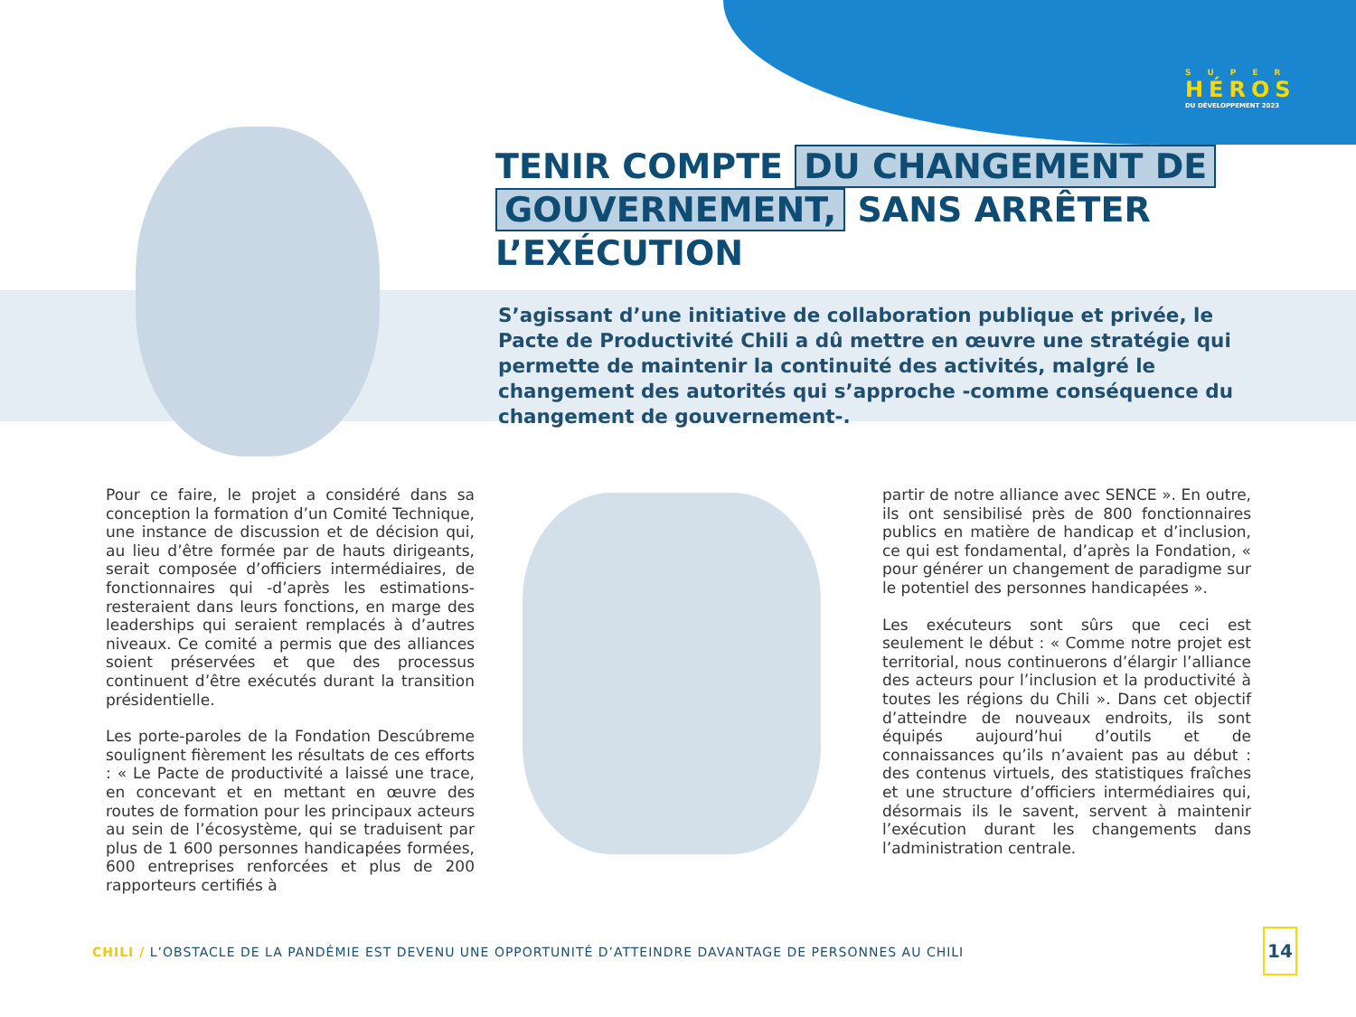SUPER
HÉROS
DU DÉVELOPPEMENT 2023
TENIR COMPTE DU CHANGEMENT DE GOUVERNEMENT, SANS ARRÊTER L’EXÉCUTION
S’agissant d’une initiative de collaboration publique et privée, le Pacte de Productivité Chili a dû mettre en œuvre une stratégie qui permette de maintenir la continuité des activités, malgré le changement des autorités qui s’approche -comme conséquence du changement de gouvernement-.
Pour ce faire, le projet a considéré dans sa conception la formation d’un Comité Technique, une instance de discussion et de décision qui, au lieu d’être formée par de hauts dirigeants, serait composée d’officiers intermédiaires, de fonctionnaires qui -d’après les estimations- resteraient dans leurs fonctions, en marge des leaderships qui seraient remplacés à d’autres niveaux. Ce comité a permis que des alliances soient préservées et que des processus continuent d’être exécutés durant la transition présidentielle.
Les porte-paroles de la Fondation Descúbreme soulignent fièrement les résultats de ces efforts : « Le Pacte de productivité a laissé une trace, en concevant et en mettant en œuvre des routes de formation pour les principaux acteurs au sein de l’écosystème, qui se traduisent par plus de 1 600 personnes handicapées formées, 600 entreprises renforcées et plus de 200 rapporteurs certifiés à
partir de notre alliance avec SENCE ». En outre, ils ont sensibilisé près de 800 fonctionnaires publics en matière de handicap et d’inclusion, ce qui est fondamental, d’après la Fondation, « pour générer un changement de paradigme sur le potentiel des personnes handicapées ».
Les exécuteurs sont sûrs que ceci est seulement le début : « Comme notre projet est territorial, nous continuerons d’élargir l’alliance des acteurs pour l’inclusion et la productivité à toutes les régions du Chili ». Dans cet objectif d’atteindre de nouveaux endroits, ils sont équipés aujourd’hui d’outils et de connaissances qu’ils n’avaient pas au début : des contenus virtuels, des statistiques fraîches et une structure d’officiers intermédiaires qui, désormais ils le savent, servent à maintenir l’exécution durant les changements dans l’administration centrale.
CHILI / L’OBSTACLE DE LA PANDÉMIE EST DEVENU UNE OPPORTUNITÉ D’ATTEINDRE DAVANTAGE DE PERSONNES AU CHILI
14